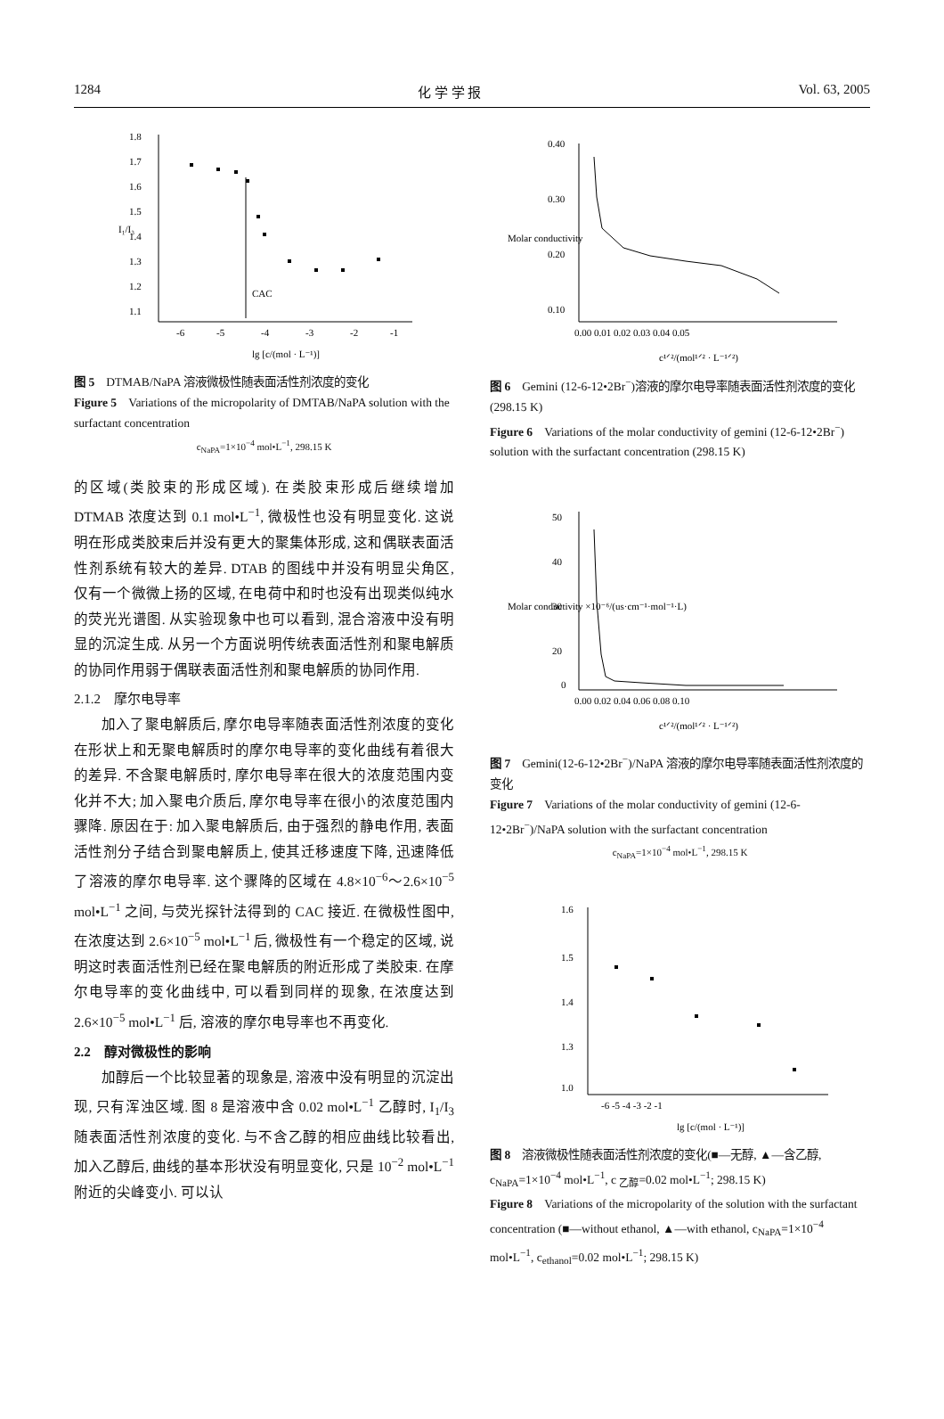1284 化 学 学 报 Vol. 63, 2005
1.8
1.7
1.6
1.5
1.4
1.3
1.2
1.1
-6
-5
-4
-3
-2
-1
CAC
lg [c/(mol · L⁻¹)]
I₁/I₃
图 5　DTMAB/NaPA 溶液微极性随表面活性剂浓度的变化
Figure 5　Variations of the micropolarity of DMTAB/NaPA solution with the surfactant concentration
c<sub>NaPA</sub>=1×10<sup>−4</sup> mol•L<sup>−1</sup>, 298.15 K
的区域(类胶束的形成区域). 在类胶束形成后继续增加 DTMAB 浓度达到 0.1 mol•L<sup>−1</sup>, 微极性也没有明显变化. 这说明在形成类胶束后并没有更大的聚集体形成, 这和偶联表面活性剂系统有较大的差异. DTAB 的图线中并没有明显尖角区, 仅有一个微微上扬的区域, 在电荷中和时也没有出现类似纯水的荧光光谱图. 从实验现象中也可以看到, 混合溶液中没有明显的沉淀生成. 从另一个方面说明传统表面活性剂和聚电解质的协同作用弱于偶联表面活性剂和聚电解质的协同作用.
2.1.2　摩尔电导率
加入了聚电解质后, 摩尔电导率随表面活性剂浓度的变化在形状上和无聚电解质时的摩尔电导率的变化曲线有着很大的差异. 不含聚电解质时, 摩尔电导率在很大的浓度范围内变化并不大; 加入聚电介质后, 摩尔电导率在很小的浓度范围内骤降. 原因在于: 加入聚电解质后, 由于强烈的静电作用, 表面活性剂分子结合到聚电解质上, 使其迁移速度下降, 迅速降低了溶液的摩尔电导率. 这个骤降的区域在 4.8×10<sup>−6</sup>～2.6×10<sup>−5</sup> mol•L<sup>−1</sup> 之间, 与荧光探针法得到的 CAC 接近. 在微极性图中, 在浓度达到 2.6×10<sup>−5</sup> mol•L<sup>−1</sup> 后, 微极性有一个稳定的区域, 说明这时表面活性剂已经在聚电解质的附近形成了类胶束. 在摩尔电导率的变化曲线中, 可以看到同样的现象, 在浓度达到 2.6×10<sup>−5</sup> mol•L<sup>−1</sup> 后, 溶液的摩尔电导率也不再变化.
2.2　醇对微极性的影响
加醇后一个比较显著的现象是, 溶液中没有明显的沉淀出现, 只有浑浊区域. 图 8 是溶液中含 0.02 mol•L<sup>−1</sup> 乙醇时, I<sub>1</sub>/I<sub>3</sub> 随表面活性剂浓度的变化. 与不含乙醇的相应曲线比较看出, 加入乙醇后, 曲线的基本形状没有明显变化, 只是 10<sup>−2</sup> mol•L<sup>−1</sup> 附近的尖峰变小. 可以认
0.40
0.30
0.20
0.10
0.00 0.01 0.02 0.03 0.04 0.05
c¹ᐟ²/(mol¹ᐟ² · L⁻¹ᐟ²)
Molar conductivity
图 6　Gemini (12-6-12•2Br<sup>−</sup>)溶液的摩尔电导率随表面活性剂浓度的变化(298.15 K)
Figure 6　Variations of the molar conductivity of gemini (12-6-12•2Br<sup>−</sup>) solution with the surfactant concentration (298.15 K)
50
40
30
20
0
0.00 0.02 0.04 0.06 0.08 0.10
c¹ᐟ²/(mol¹ᐟ² · L⁻¹ᐟ²)
Molar conductivity ×10⁻⁶/(us·cm⁻¹·mol⁻¹·L)
图 7　Gemini(12-6-12•2Br<sup>−</sup>)/NaPA 溶液的摩尔电导率随表面活性剂浓度的变化
Figure 7　Variations of the molar conductivity of gemini (12-6-12•2Br<sup>−</sup>)/NaPA solution with the surfactant concentration
c<sub>NaPA</sub>=1×10<sup>−4</sup> mol•L<sup>−1</sup>, 298.15 K
1.6
1.5
1.4
1.3
1.0
-6 -5 -4 -3 -2 -1
lg [c/(mol · L⁻¹)]
图 8　溶液微极性随表面活性剂浓度的变化(■—无醇, ▲—含乙醇, c<sub>NaPA</sub>=1×10<sup>−4</sup> mol•L<sup>−1</sup>, c <sub>乙醇</sub>=0.02 mol•L<sup>−1</sup>; 298.15 K)
Figure 8　Variations of the micropolarity of the solution with the surfactant concentration (■—without ethanol, ▲—with ethanol, c<sub>NaPA</sub>=1×10<sup>−4</sup> mol•L<sup>−1</sup>, c<sub>ethanol</sub>=0.02 mol•L<sup>−1</sup>; 298.15 K)